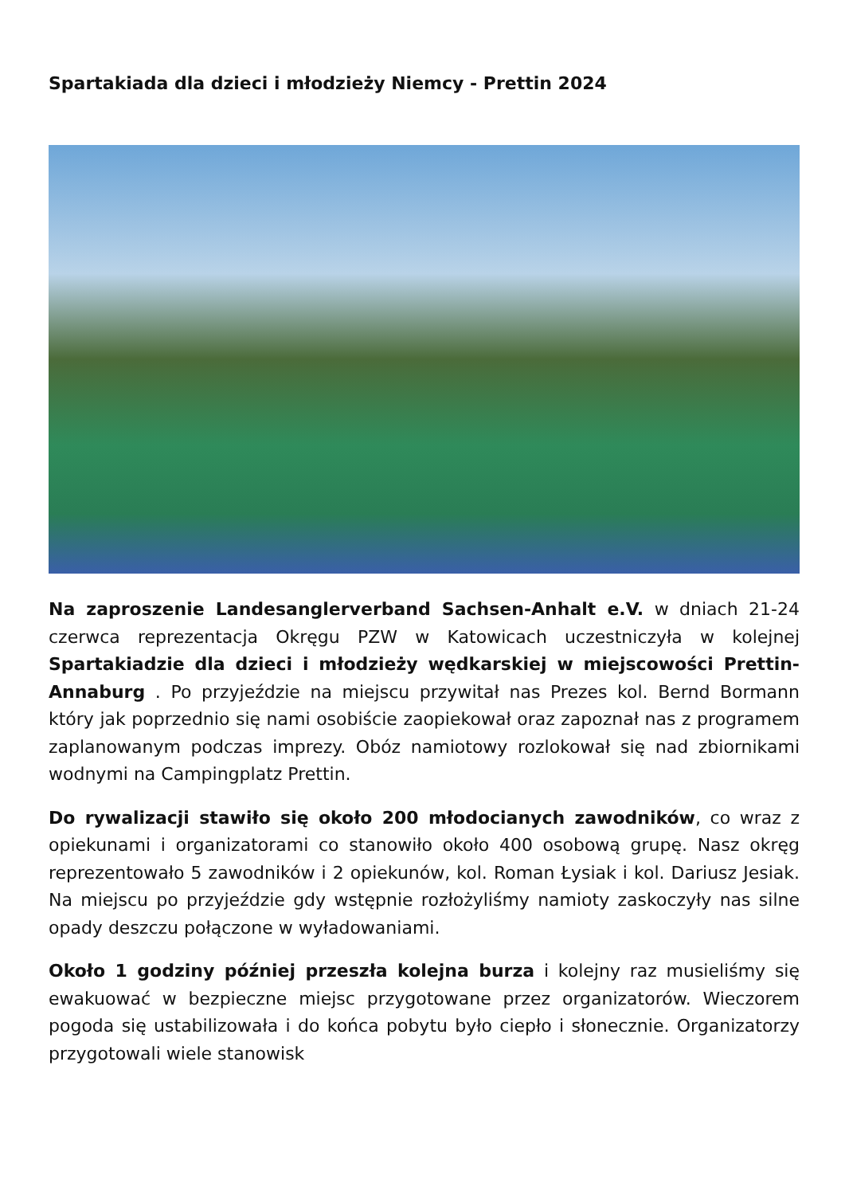Spartakiada dla dzieci i młodzieży Niemcy - Prettin 2024
Na zaproszenie Landesanglerverband Sachsen-Anhalt e.V. w dniach 21-24 czerwca reprezentacja Okręgu PZW w Katowicach uczestniczyła w kolejnej Spartakiadzie dla dzieci i młodzieży wędkarskiej w miejscowości Prettin-Annaburg . Po przyjeździe na miejscu przywitał nas Prezes kol. Bernd Bormann który jak poprzednio się nami osobiście zaopiekował oraz zapoznał nas z programem zaplanowanym podczas imprezy. Obóz namiotowy rozlokował się nad zbiornikami wodnymi na Campingplatz Prettin.
Do rywalizacji stawiło się około 200 młodocianych zawodników, co wraz z opiekunami i organizatorami co stanowiło około 400 osobową grupę. Nasz okręg reprezentowało 5 zawodników i 2 opiekunów, kol. Roman Łysiak i kol. Dariusz Jesiak. Na miejscu po przyjeździe gdy wstępnie rozłożyliśmy namioty zaskoczyły nas silne opady deszczu połączone w wyładowaniami.
Około 1 godziny później przeszła kolejna burza i kolejny raz musieliśmy się ewakuować w bezpieczne miejsc przygotowane przez organizatorów. Wieczorem pogoda się ustabilizowała i do końca pobytu było ciepło i słonecznie. Organizatorzy przygotowali wiele stanowisk